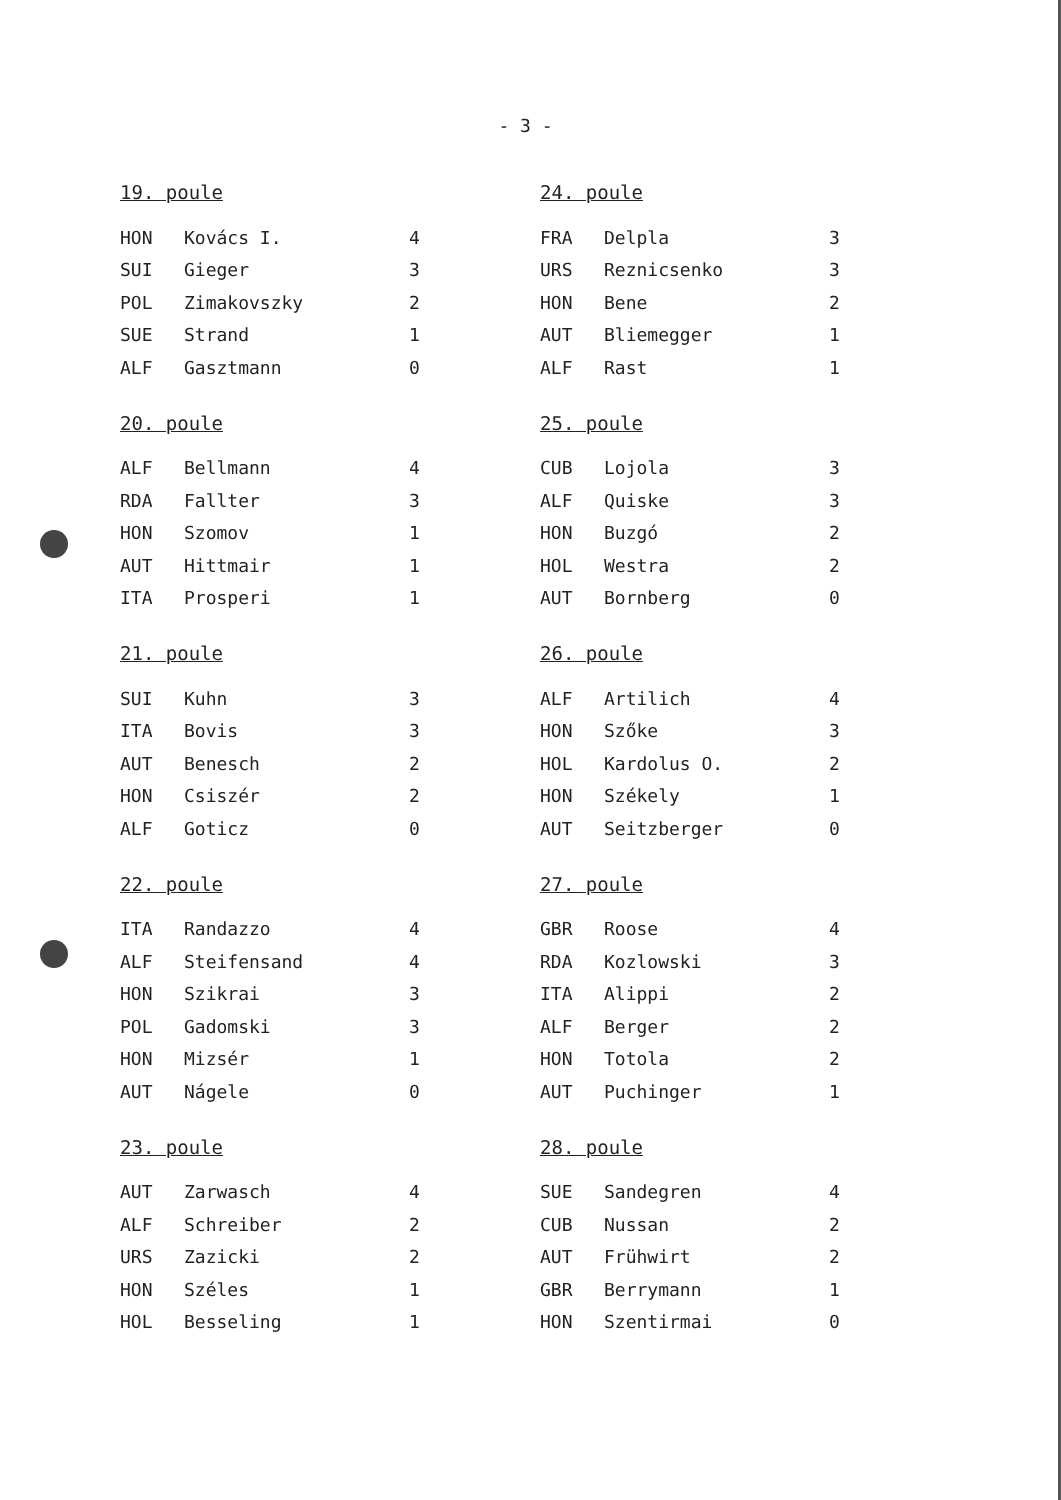- 3 -
19. poule
| HON | Kovács I. | 4 |
| SUI | Gieger | 3 |
| POL | Zimakovszky | 2 |
| SUE | Strand | 1 |
| ALF | Gasztmann | 0 |
20. poule
| ALF | Bellmann | 4 |
| RDA | Fallter | 3 |
| HON | Szomov | 1 |
| AUT | Hittmair | 1 |
| ITA | Prosperi | 1 |
21. poule
| SUI | Kuhn | 3 |
| ITA | Bovis | 3 |
| AUT | Benesch | 2 |
| HON | Csiszér | 2 |
| ALF | Goticz | 0 |
22. poule
| ITA | Randazzo | 4 |
| ALF | Steifensand | 4 |
| HON | Szikrai | 3 |
| POL | Gadomski | 3 |
| HON | Mizsér | 1 |
| AUT | Nágele | 0 |
23. poule
| AUT | Zarwasch | 4 |
| ALF | Schreiber | 2 |
| URS | Zazicki | 2 |
| HON | Széles | 1 |
| HOL | Besseling | 1 |
24. poule
| FRA | Delpla | 3 |
| URS | Reznicsenko | 3 |
| HON | Bene | 2 |
| AUT | Bliemegger | 1 |
| ALF | Rast | 1 |
25. poule
| CUB | Lojola | 3 |
| ALF | Quiske | 3 |
| HON | Buzgó | 2 |
| HOL | Westra | 2 |
| AUT | Bornberg | 0 |
26. poule
| ALF | Artilich | 4 |
| HON | Szőke | 3 |
| HOL | Kardolus O. | 2 |
| HON | Székely | 1 |
| AUT | Seitzberger | 0 |
27. poule
| GBR | Roose | 4 |
| RDA | Kozlowski | 3 |
| ITA | Alippi | 2 |
| ALF | Berger | 2 |
| HON | Totola | 2 |
| AUT | Puchinger | 1 |
28. poule
| SUE | Sandegren | 4 |
| CUB | Nussan | 2 |
| AUT | Frühwirt | 2 |
| GBR | Berrymann | 1 |
| HON | Szentirmai | 0 |